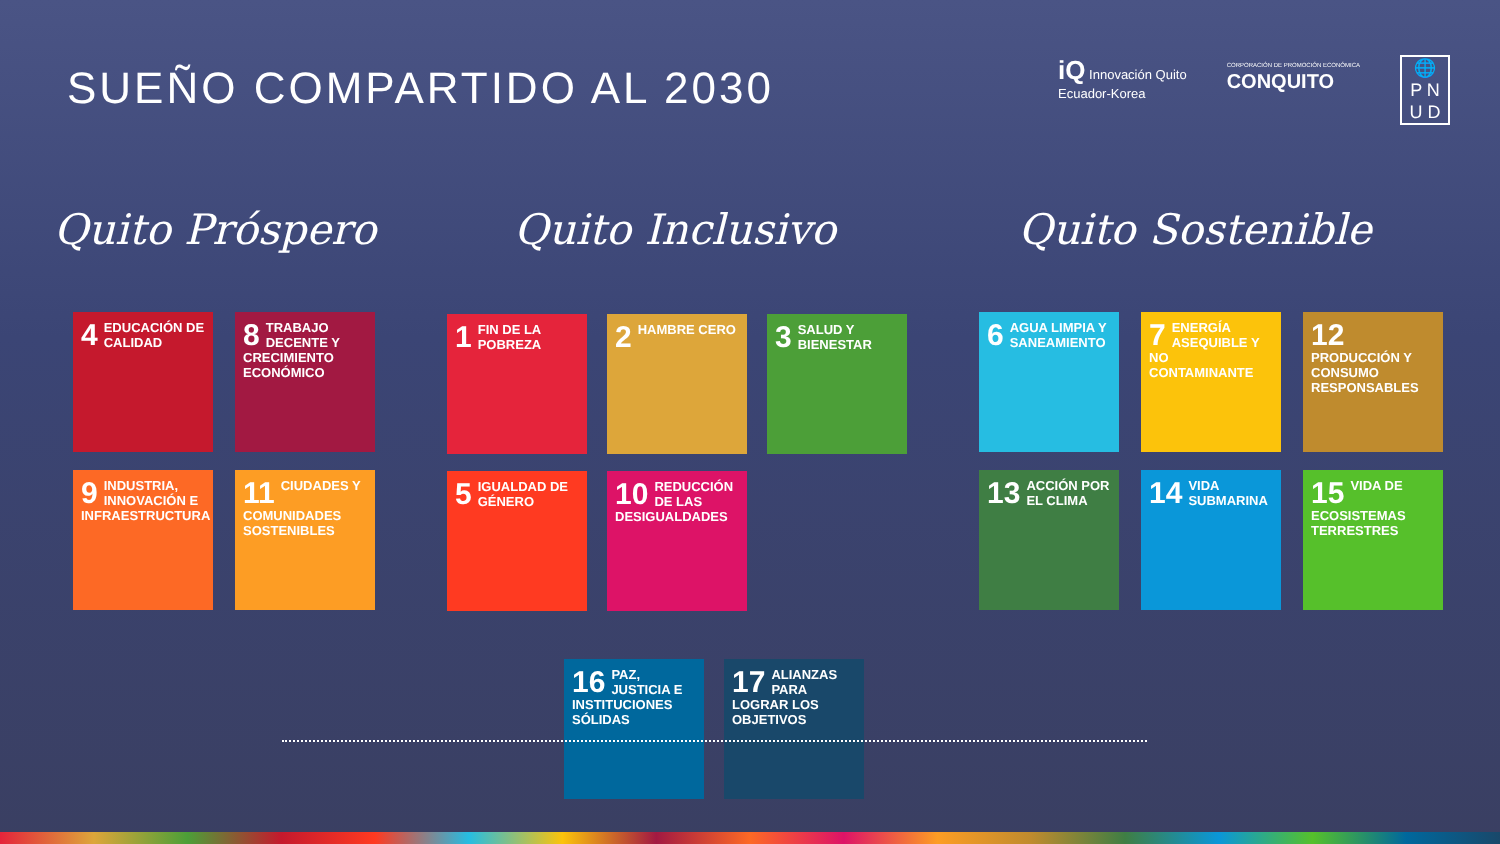SUEÑO COMPARTIDO AL 2030
iQ Innovación Quito
Ecuador-Korea
CORPORACIÓN DE PROMOCIÓN ECONÓMICA
CONQUITO
🌐
P N
U D
Quito Próspero Quito Inclusivo Quito Sostenible
4 EDUCACIÓN DE CALIDAD
8 TRABAJO DECENTE Y CRECIMIENTO ECONÓMICO
9 INDUSTRIA, INNOVACIÓN E INFRAESTRUCTURA
11 CIUDADES Y COMUNIDADES SOSTENIBLES
1 FIN DE LA POBREZA
2 HAMBRE CERO
3 SALUD Y BIENESTAR
5 IGUALDAD DE GÉNERO
10 REDUCCIÓN DE LAS DESIGUALDADES
6 AGUA LIMPIA Y SANEAMIENTO
7 ENERGÍA ASEQUIBLE Y NO CONTAMINANTE
12 PRODUCCIÓN Y CONSUMO RESPONSABLES
13 ACCIÓN POR EL CLIMA
14 VIDA SUBMARINA
15 VIDA DE ECOSISTEMAS TERRESTRES
16 PAZ, JUSTICIA E INSTITUCIONES SÓLIDAS
17 ALIANZAS PARA LOGRAR LOS OBJETIVOS